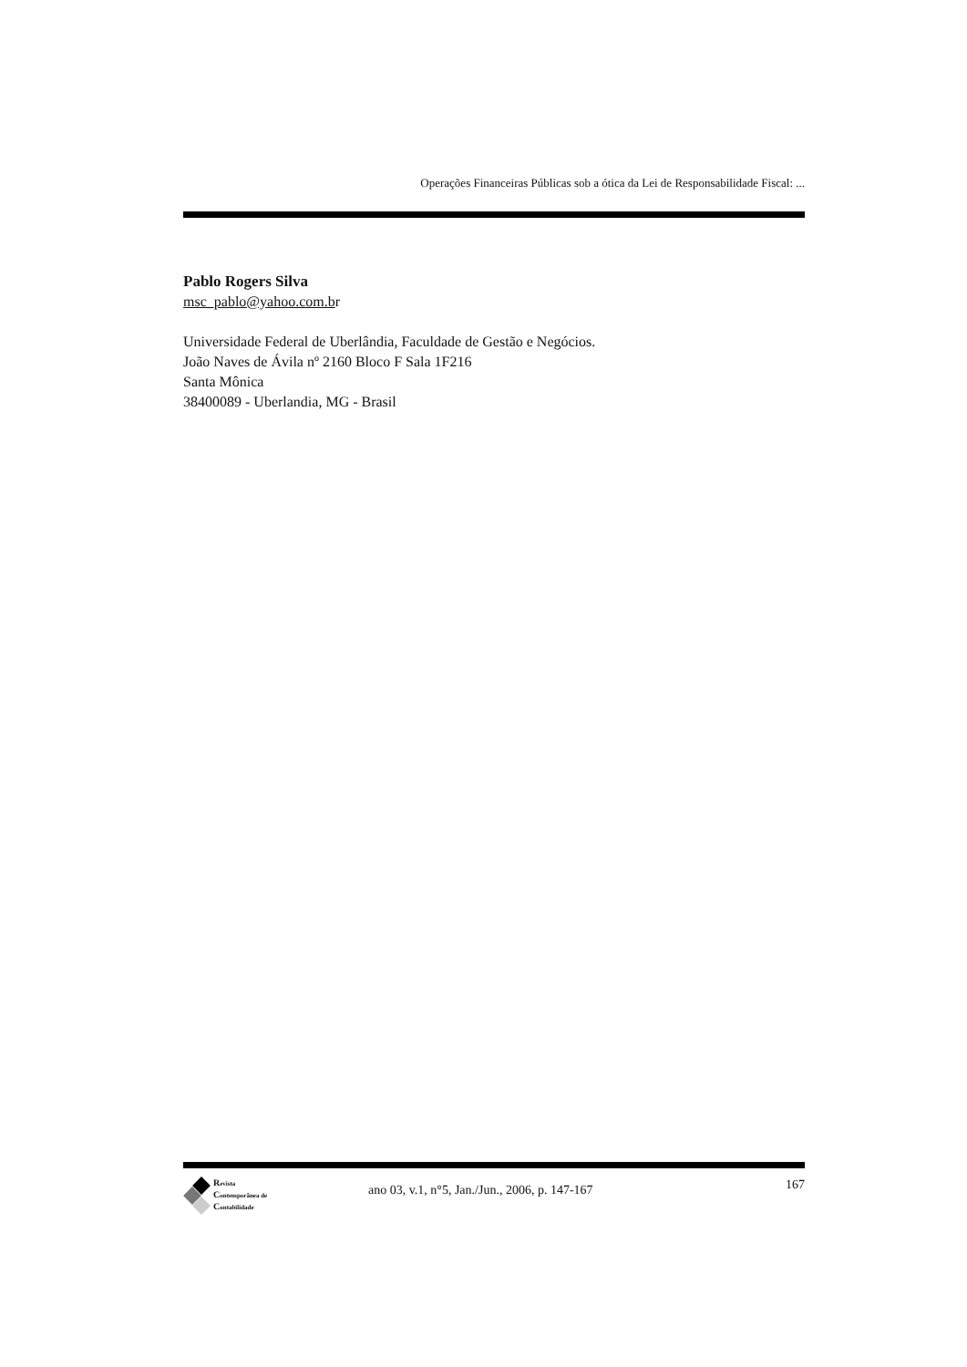Operações Financeiras Públicas sob a ótica da Lei de Responsabilidade Fiscal: ...
Pablo Rogers Silva
msc_pablo@yahoo.com.br
Universidade Federal de Uberlândia, Faculdade de Gestão e Negócios.
João Naves de Ávila nº 2160 Bloco F Sala 1F216
Santa Mônica
38400089 - Uberlandia, MG - Brasil
Revista
Contemporânea de
Contabilidade
ano 03, v.1, n°5, Jan./Jun., 2006, p. 147-167
167